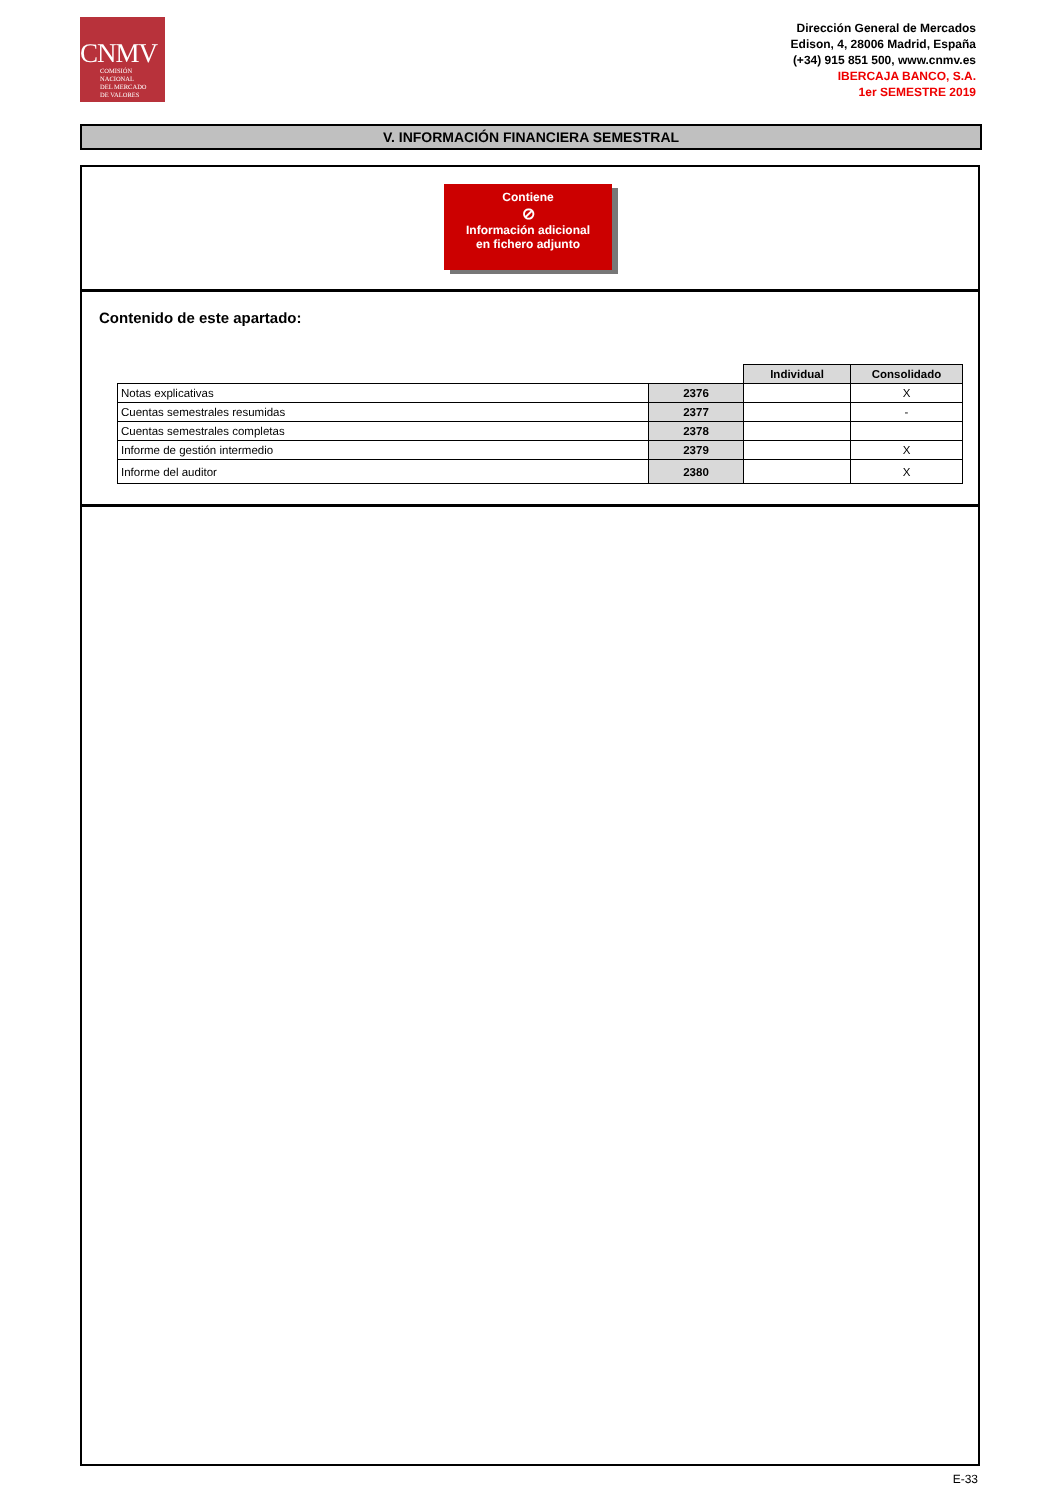CNMV
COMISIÓN
NACIONAL
DEL MERCADO
DE VALORES
Dirección General de Mercados
Edison, 4, 28006 Madrid, España
(+34) 915 851 500, www.cnmv.es
IBERCAJA BANCO, S.A.
1er SEMESTRE 2019
V. INFORMACIÓN FINANCIERA SEMESTRAL
Contiene
⊘
Información adicional
en fichero adjunto
Contenido de este apartado:
| | | Individual | Consolidado |
| Notas explicativas | 2376 | | X |
| Cuentas semestrales resumidas | 2377 | | - |
| Cuentas semestrales completas | 2378 | | |
| Informe de gestión intermedio | 2379 | | X |
| Informe del auditor | 2380 | | X |
E-33